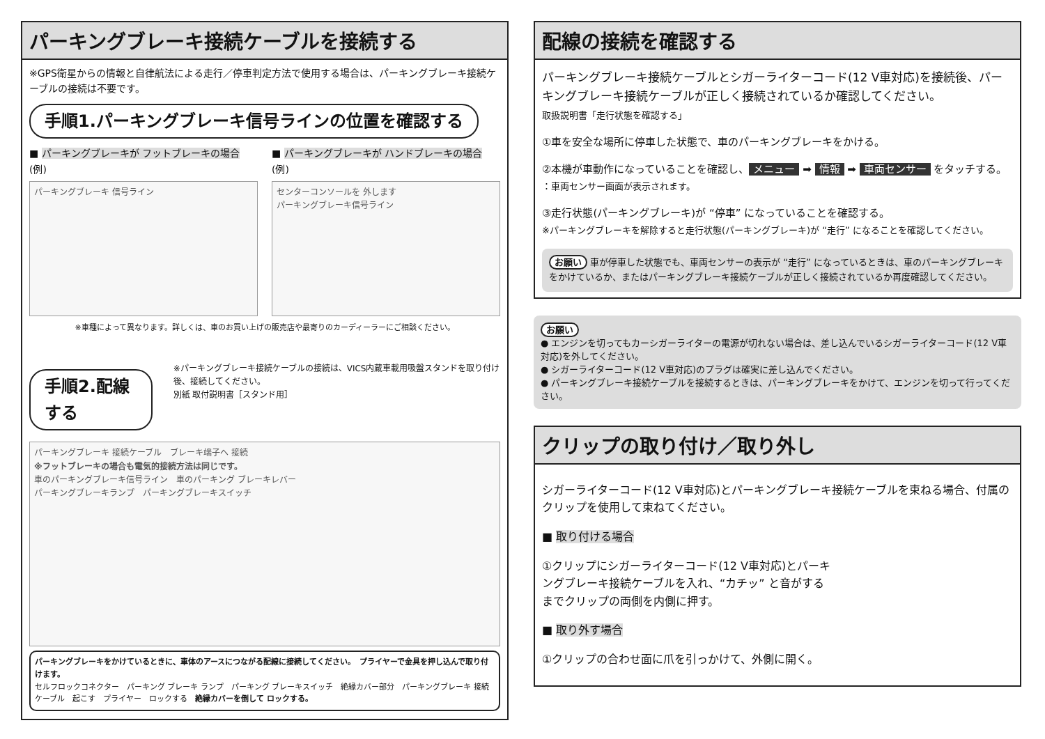パーキングブレーキ接続ケーブルを接続する
※GPS衛星からの情報と自律航法による走行／停車判定方法で使用する場合は、パーキングブレーキ接続ケーブルの接続は不要です。
手順1.パーキングブレーキ信号ラインの位置を確認する
■ パーキングブレーキが フットブレーキの場合
(例)
パーキングブレーキ 信号ライン
■ パーキングブレーキが ハンドブレーキの場合
(例)
センターコンソールを 外します
パーキングブレーキ信号ライン
※車種によって異なります。詳しくは、車のお買い上げの販売店や最寄りのカーディーラーにご相談ください。
手順2.配線する
※パーキングブレーキ接続ケーブルの接続は、VICS内蔵車載用吸盤スタンドを取り付け後、接続してください。
別紙 取付説明書［スタンド用］
パーキングブレーキ 接続ケーブル　ブレーキ端子へ 接続
※フットブレーキの場合も電気的接続方法は同じです。
車のパーキングブレーキ信号ライン　車のパーキング ブレーキレバー
パーキングブレーキランプ　パーキングブレーキスイッチ
パーキングブレーキをかけているときに、車体のアースにつながる配線に接続してください。　プライヤーで金具を押し込んで取り付けます。
セルフロックコネクター　パーキング ブレーキ ランプ　パーキング ブレーキスイッチ　絶縁カバー部分　パーキングブレーキ 接続ケーブル　起こす　プライヤー　ロックする　絶縁カバーを倒して ロックする。
配線の接続を確認する
パーキングブレーキ接続ケーブルとシガーライターコード(12 V車対応)を接続後、パーキングブレーキ接続ケーブルが正しく接続されているか確認してください。
取扱説明書「走行状態を確認する」
①車を安全な場所に停車した状態で、車のパーキングブレーキをかける。
②本機が車動作になっていることを確認し、 メニュー ➡ 情報 ➡ 車両センサー をタッチする。
：車両センサー画面が表示されます。
③走行状態(パーキングブレーキ)が “停車” になっていることを確認する。
※パーキングブレーキを解除すると走行状態(パーキングブレーキ)が “走行” になることを確認してください。
お願い 車が停車した状態でも、車両センサーの表示が “走行” になっているときは、車のパーキングブレーキをかけているか、またはパーキングブレーキ接続ケーブルが正しく接続されているか再度確認してください。
お願い
● エンジンを切ってもカーシガーライターの電源が切れない場合は、差し込んでいるシガーライターコード(12 V車対応)を外してください。
● シガーライターコード(12 V車対応)のプラグは確実に差し込んでください。
● パーキングブレーキ接続ケーブルを接続するときは、パーキングブレーキをかけて、エンジンを切って行ってください。
クリップの取り付け／取り外し
シガーライターコード(12 V車対応)とパーキングブレーキ接続ケーブルを束ねる場合、付属のクリップを使用して束ねてください。
■ 取り付ける場合
①クリップにシガーライターコード(12 V車対応)とパーキングブレーキ接続ケーブルを入れ、“カチッ” と音がするまでクリップの両側を内側に押す。
■ 取り外す場合
①クリップの合わせ面に爪を引っかけて、外側に開く。